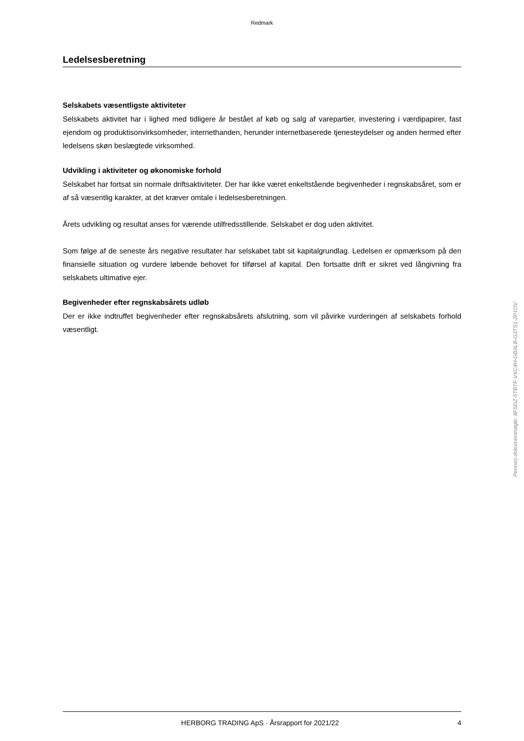Redmark
Ledelsesberetning
Selskabets væsentligste aktiviteter
Selskabets aktivitet har i lighed med tidligere år bestået af køb og salg af varepartier, investering i værdipapirer, fast ejendom og produktisonvirksomheder, internethanden, herunder internetbaserede tjenesteydelser og anden hermed efter ledelsens skøn beslægtede virksomhed.
Udvikling i aktiviteter og økonomiske forhold
Selskabet har fortsat sin normale driftsaktiviteter. Der har ikke været enkeltstående begivenheder i regnskabsåret, som er af så væsentlig karakter, at det kræver omtale i ledelsesberetningen.
Årets udvikling og resultat anses for værende utilfredsstillende. Selskabet er dog uden aktivitet.
Som følge af de seneste års negative resultater har selskabet tabt sit kapitalgrundlag. Ledelsen er opmærksom på den finansielle situation og vurdere løbende behovet for tilførsel af kapital. Den fortsatte drift er sikret ved långivning fra selskabets ultimative ejer.
Begivenheder efter regnskabsårets udløb
Der er ikke indtruffet begivenheder efter regnskabsårets afslutning, som vil påvirke vurderingen af selskabets forhold væsentligt.
Penneo dokumentnøgle: 8FSDZ-5TBTF-VXC4H-GBALB-G3TS1-2P1OV
HERBORG TRADING ApS · Årsrapport for 2021/22 4